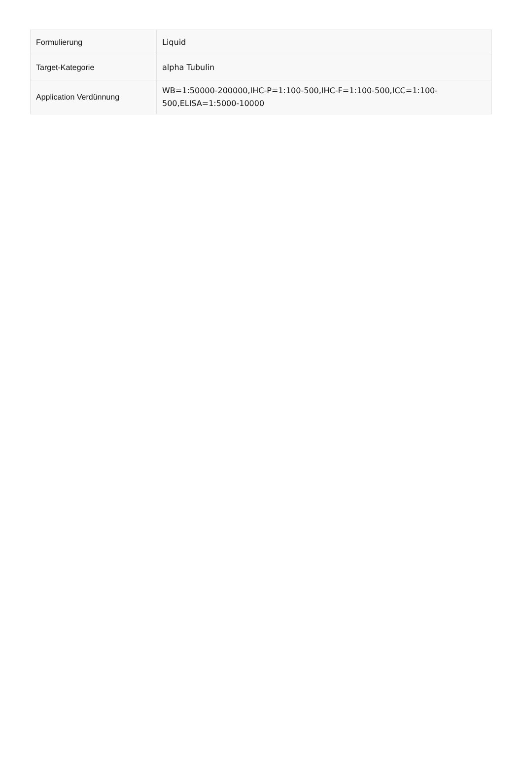| Formulierung | Liquid |
| Target-Kategorie | alpha Tubulin |
| Application Verdünnung | WB=1:50000-200000,IHC-P=1:100-500,IHC-F=1:100-500,ICC=1:100-500,ELISA=1:5000-10000 |